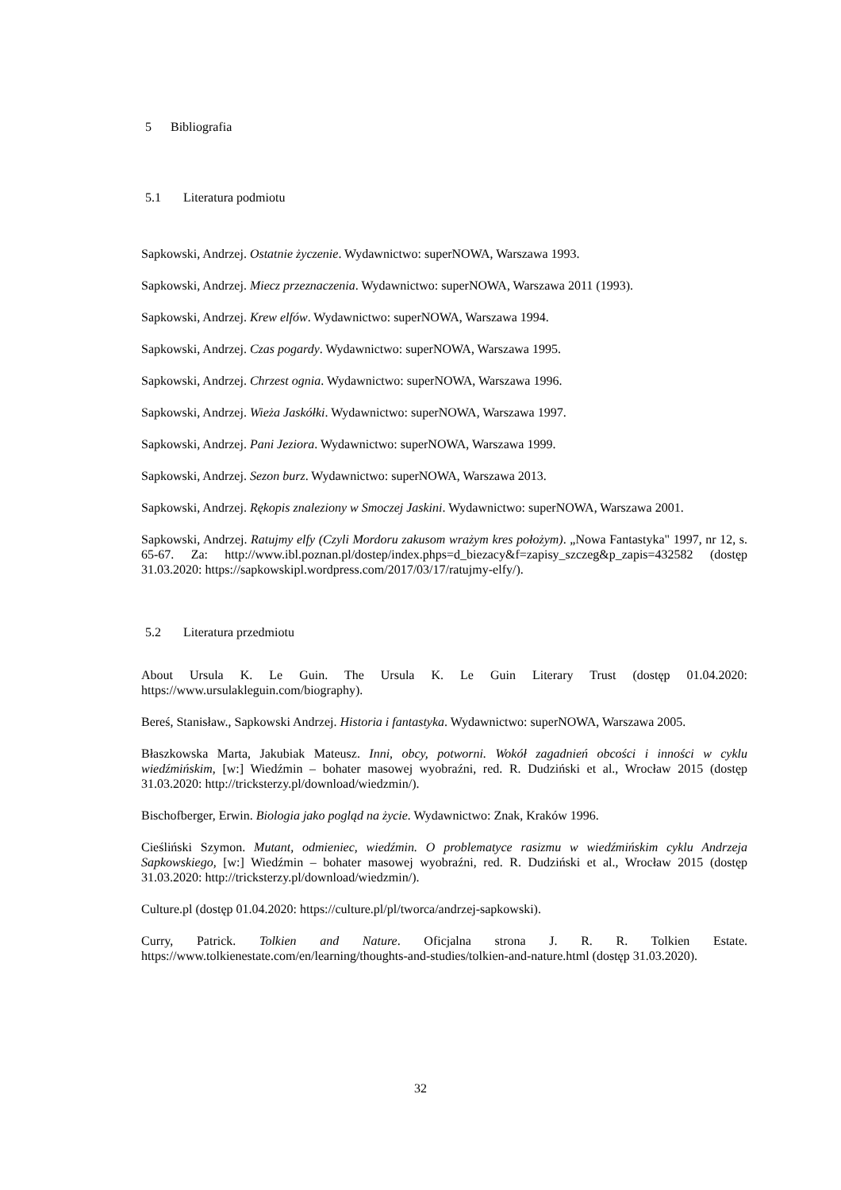5 Bibliografia
5.1 Literatura podmiotu
Sapkowski, Andrzej. Ostatnie życzenie. Wydawnictwo: superNOWA, Warszawa 1993.
Sapkowski, Andrzej. Miecz przeznaczenia. Wydawnictwo: superNOWA, Warszawa 2011 (1993).
Sapkowski, Andrzej. Krew elfów. Wydawnictwo: superNOWA, Warszawa 1994.
Sapkowski, Andrzej. Czas pogardy. Wydawnictwo: superNOWA, Warszawa 1995.
Sapkowski, Andrzej. Chrzest ognia. Wydawnictwo: superNOWA, Warszawa 1996.
Sapkowski, Andrzej. Wieża Jaskółki. Wydawnictwo: superNOWA, Warszawa 1997.
Sapkowski, Andrzej. Pani Jeziora. Wydawnictwo: superNOWA, Warszawa 1999.
Sapkowski, Andrzej. Sezon burz. Wydawnictwo: superNOWA, Warszawa 2013.
Sapkowski, Andrzej. Rękopis znaleziony w Smoczej Jaskini. Wydawnictwo: superNOWA, Warszawa 2001.
Sapkowski, Andrzej. Ratujmy elfy (Czyli Mordoru zakusom wrażym kres położym). „Nowa Fantastyka" 1997, nr 12, s. 65-67. Za: http://www.ibl.poznan.pl/dostep/index.phps=d_biezacy&f=zapisy_szczeg&p_zapis=432582 (dostęp 31.03.2020: https://sapkowskipl.wordpress.com/2017/03/17/ratujmy-elfy/).
5.2 Literatura przedmiotu
About Ursula K. Le Guin. The Ursula K. Le Guin Literary Trust (dostęp 01.04.2020: https://www.ursulakleguin.com/biography).
Bereś, Stanisław., Sapkowski Andrzej. Historia i fantastyka. Wydawnictwo: superNOWA, Warszawa 2005.
Błaszkowska Marta, Jakubiak Mateusz. Inni, obcy, potworni. Wokół zagadnień obcości i inności w cyklu wiedźmińskim, [w:] Wiedźmin – bohater masowej wyobraźni, red. R. Dudziński et al., Wrocław 2015 (dostęp 31.03.2020: http://tricksterzy.pl/download/wiedzmin/).
Bischofberger, Erwin. Biologia jako pogląd na życie. Wydawnictwo: Znak, Kraków 1996.
Cieśliński Szymon. Mutant, odmieniec, wiedźmin. O problematyce rasizmu w wiedźmińskim cyklu Andrzeja Sapkowskiego, [w:] Wiedźmin – bohater masowej wyobraźni, red. R. Dudziński et al., Wrocław 2015 (dostęp 31.03.2020: http://tricksterzy.pl/download/wiedzmin/).
Culture.pl (dostęp 01.04.2020: https://culture.pl/pl/tworca/andrzej-sapkowski).
Curry, Patrick. Tolkien and Nature. Oficjalna strona J. R. R. Tolkien Estate. https://www.tolkienestate.com/en/learning/thoughts-and-studies/tolkien-and-nature.html (dostęp 31.03.2020).
32